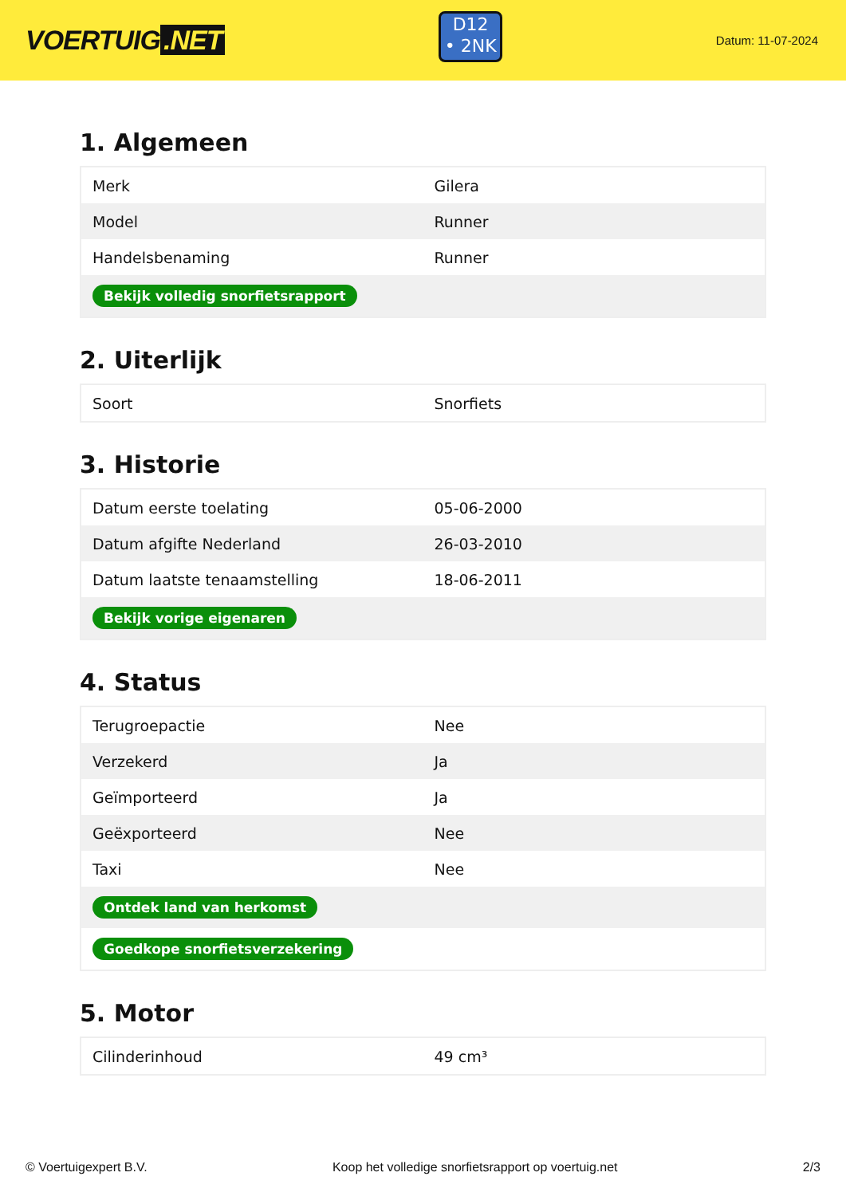VOERTUIG.NET
D12
• 2NK
Datum: 11-07-2024
1. Algemeen
| Merk | Gilera |
| Model | Runner |
| Handelsbenaming | Runner |
| Bekijk volledig snorfietsrapport | |
2. Uiterlijk
| Soort | Snorfiets |
3. Historie
| Datum eerste toelating | 05-06-2000 |
| Datum afgifte Nederland | 26-03-2010 |
| Datum laatste tenaamstelling | 18-06-2011 |
| Bekijk vorige eigenaren | |
4. Status
| Terugroepactie | Nee |
| Verzekerd | Ja |
| Geïmporteerd | Ja |
| Geëxporteerd | Nee |
| Taxi | Nee |
| Ontdek land van herkomst | |
| Goedkope snorfietsverzekering | |
5. Motor
| Cilinderinhoud | 49 cm³ |
© Voertuigexpert B.V. Koop het volledige snorfietsrapport op voertuig.net 2/3